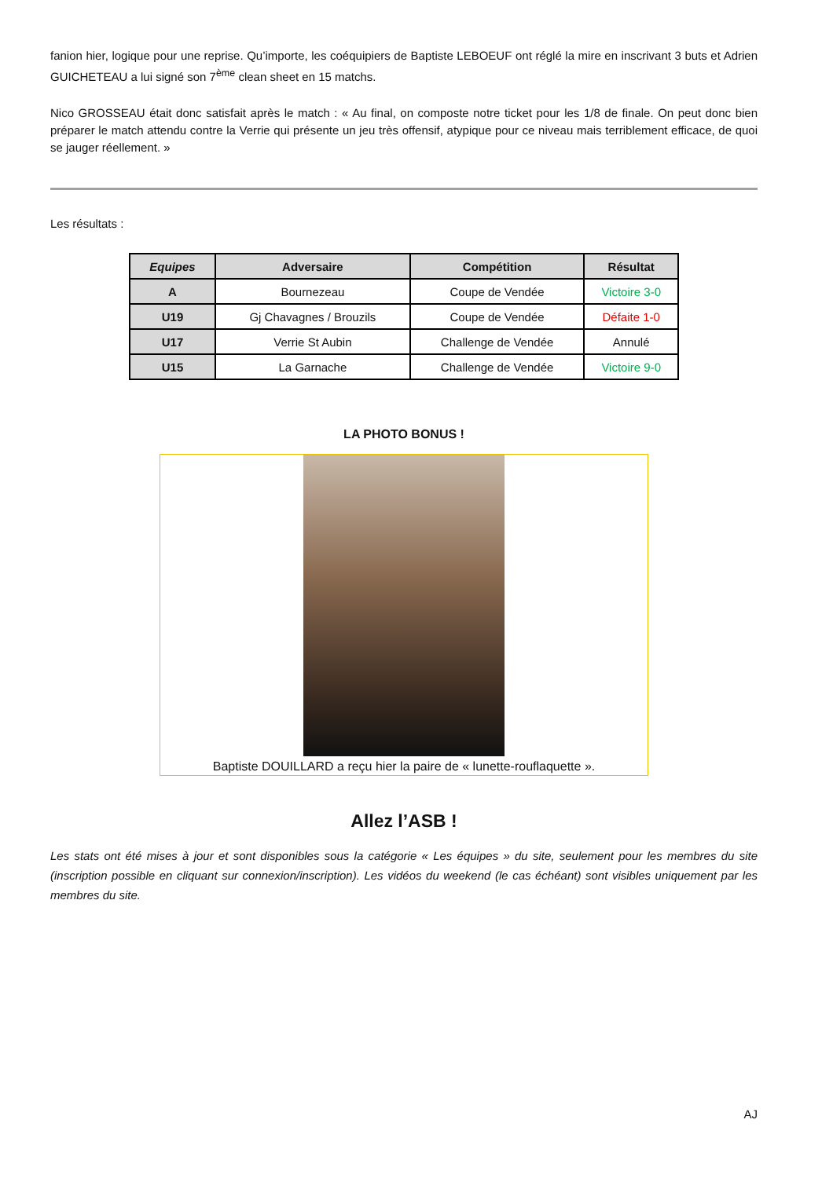fanion hier, logique pour une reprise. Qu’importe, les coéquipiers de Baptiste LEBOEUF ont réglé la mire en inscrivant 3 buts et Adrien GUICHETEAU a lui signé son 7<sup>ème</sup> clean sheet en 15 matchs.
Nico GROSSEAU était donc satisfait après le match : « Au final, on composte notre ticket pour les 1/8 de finale. On peut donc bien préparer le match attendu contre la Verrie qui présente un jeu très offensif, atypique pour ce niveau mais terriblement efficace, de quoi se jauger réellement. »
Les résultats :
| Equipes | Adversaire | Compétition | Résultat |
| --- | --- | --- | --- |
| A | Bournezeau | Coupe de Vendée | Victoire 3-0 |
| U19 | Gj Chavagnes / Brouzils | Coupe de Vendée | Défaite 1-0 |
| U17 | Verrie St Aubin | Challenge de Vendée | Annulé |
| U15 | La Garnache | Challenge de Vendée | Victoire 9-0 |
LA PHOTO BONUS !
Baptiste DOUILLARD a reçu hier la paire de « lunette-rouflaquette ».
Allez l’ASB !
Les stats ont été mises à jour et sont disponibles sous la catégorie « Les équipes » du site, seulement pour les membres du site (inscription possible en cliquant sur connexion/inscription). Les vidéos du weekend (le cas échéant) sont visibles uniquement par les membres du site.
AJ